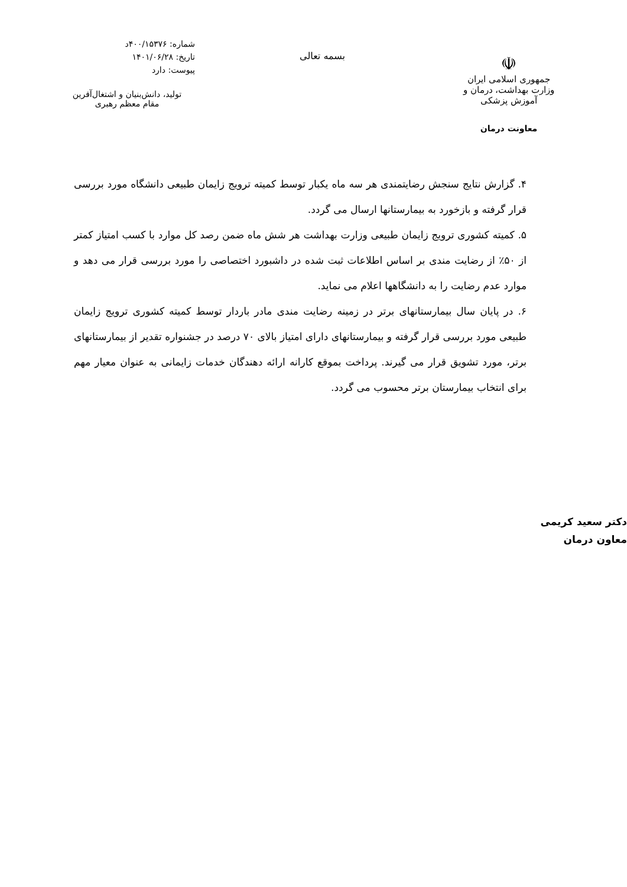☫
جمهوری اسلامی ایران
وزارت بهداشت، درمان و آموزش پزشکی
معاونت درمان
بسمه تعالی
شماره: ۴۰۰/۱۵۳۷۶د
تاریخ: ۱۴۰۱/۰۶/۲۸
پیوست: دارد
تولید، دانش‌بنیان و اشتغال‌آفرین
مقام معظم رهبری
۴. گزارش نتایج سنجش رضایتمندی هر سه ماه یکبار توسط کمیته ترویج زایمان طبیعی دانشگاه مورد بررسی قرار گرفته و بازخورد به بیمارستانها ارسال می گردد.
۵. کمیته کشوری ترویج زایمان طبیعی وزارت بهداشت هر شش ماه ضمن رصد کل موارد با کسب امتیاز کمتر از ۵۰٪ از رضایت مندی بر اساس اطلاعات ثبت شده در داشبورد اختصاصی را مورد بررسی قرار می دهد و موارد عدم رضایت را به دانشگاهها اعلام می نماید.
۶. در پایان سال بیمارستانهای برتر در زمینه رضایت مندی مادر باردار توسط کمیته کشوری ترویج زایمان طبیعی مورد بررسی قرار گرفته و بیمارستانهای دارای امتیاز بالای ۷۰ درصد در جشنواره تقدیر از بیمارستانهای برتر، مورد تشویق قرار می گیرند. پرداخت بموقع کارانه ارائه دهندگان خدمات زایمانی به عنوان معیار مهم برای انتخاب بیمارستان برتر محسوب می گردد.
دکتر سعید کریمی
معاون درمان